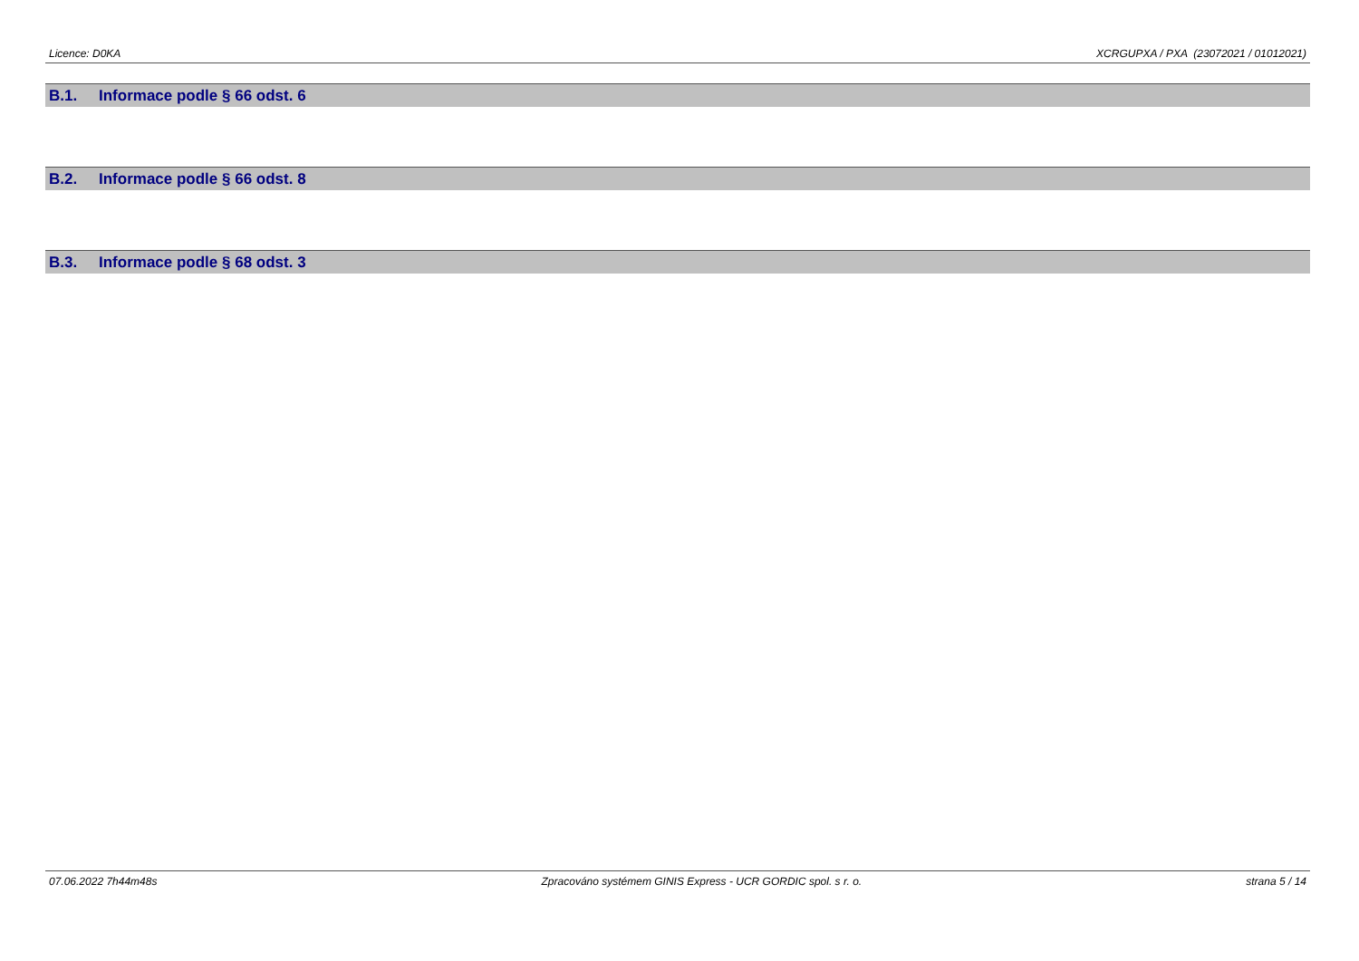Licence: D0KA XCRGUPXA / PXA (23072021 / 01012021)
B.1. Informace podle § 66 odst. 6
B.2. Informace podle § 66 odst. 8
B.3. Informace podle § 68 odst. 3
07.06.2022 7h44m48s Zpracováno systémem GINIS Express - UCR GORDIC spol. s r. o.
strana 5 / 14